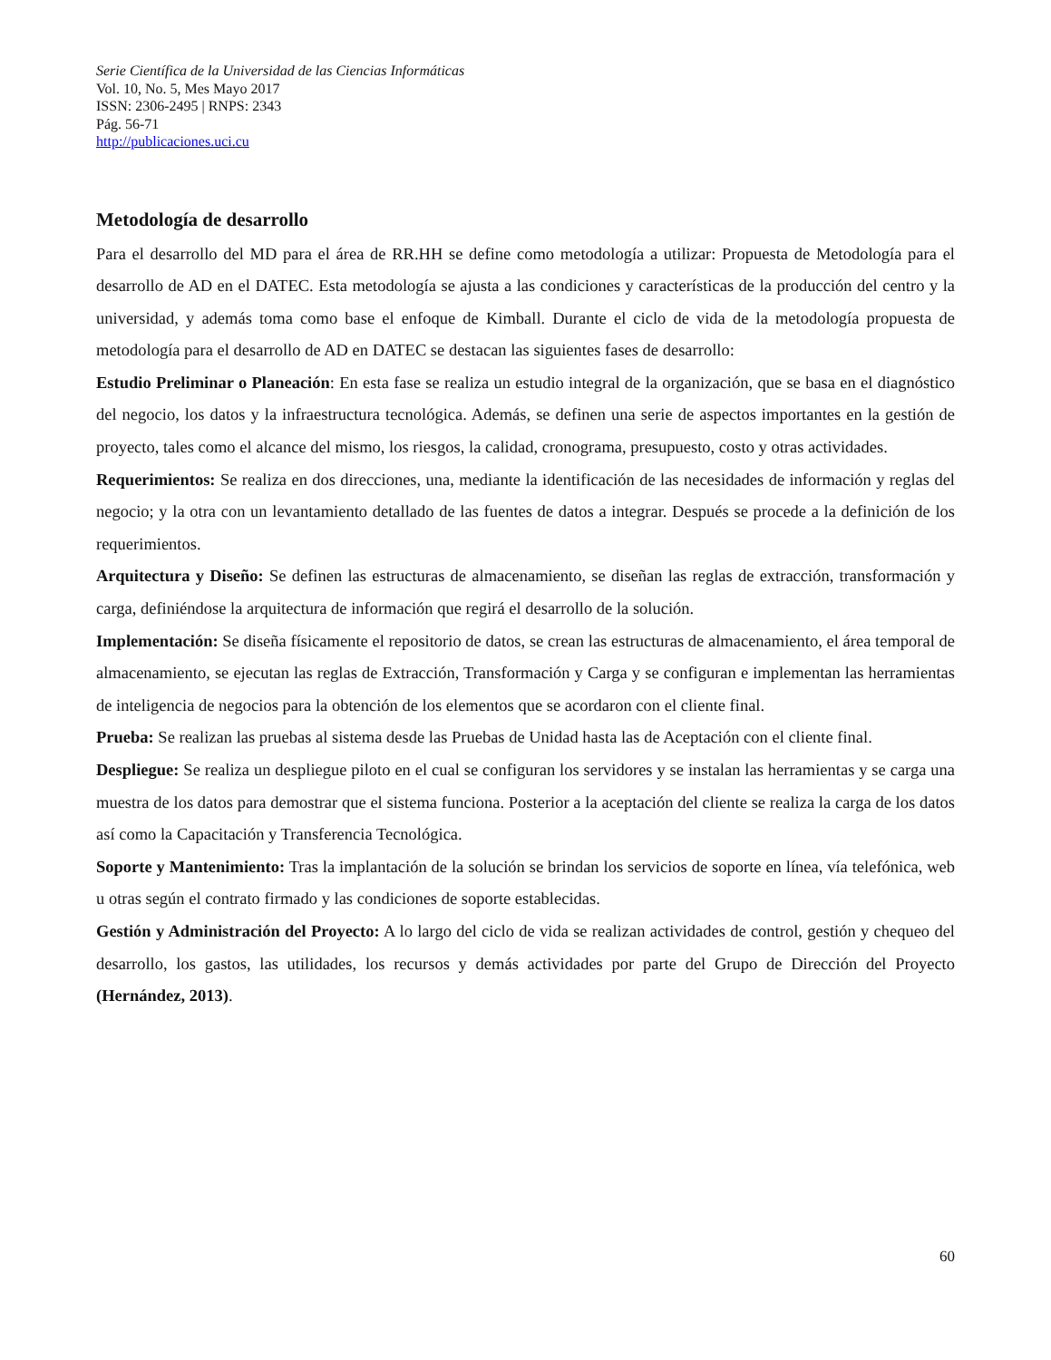Serie Científica de la Universidad de las Ciencias Informáticas
Vol. 10, No. 5, Mes Mayo 2017
ISSN: 2306-2495 | RNPS: 2343
Pág. 56-71
http://publicaciones.uci.cu
Metodología de desarrollo
Para el desarrollo del MD para el área de RR.HH se define como metodología a utilizar: Propuesta de Metodología para el desarrollo de AD en el DATEC. Esta metodología se ajusta a las condiciones y características de la producción del centro y la universidad, y además toma como base el enfoque de Kimball. Durante el ciclo de vida de la metodología propuesta de metodología para el desarrollo de AD en DATEC se destacan las siguientes fases de desarrollo:
Estudio Preliminar o Planeación: En esta fase se realiza un estudio integral de la organización, que se basa en el diagnóstico del negocio, los datos y la infraestructura tecnológica. Además, se definen una serie de aspectos importantes en la gestión de proyecto, tales como el alcance del mismo, los riesgos, la calidad, cronograma, presupuesto, costo y otras actividades.
Requerimientos: Se realiza en dos direcciones, una, mediante la identificación de las necesidades de información y reglas del negocio; y la otra con un levantamiento detallado de las fuentes de datos a integrar. Después se procede a la definición de los requerimientos.
Arquitectura y Diseño: Se definen las estructuras de almacenamiento, se diseñan las reglas de extracción, transformación y carga, definiéndose la arquitectura de información que regirá el desarrollo de la solución.
Implementación: Se diseña físicamente el repositorio de datos, se crean las estructuras de almacenamiento, el área temporal de almacenamiento, se ejecutan las reglas de Extracción, Transformación y Carga y se configuran e implementan las herramientas de inteligencia de negocios para la obtención de los elementos que se acordaron con el cliente final.
Prueba: Se realizan las pruebas al sistema desde las Pruebas de Unidad hasta las de Aceptación con el cliente final.
Despliegue: Se realiza un despliegue piloto en el cual se configuran los servidores y se instalan las herramientas y se carga una muestra de los datos para demostrar que el sistema funciona. Posterior a la aceptación del cliente se realiza la carga de los datos así como la Capacitación y Transferencia Tecnológica.
Soporte y Mantenimiento: Tras la implantación de la solución se brindan los servicios de soporte en línea, vía telefónica, web u otras según el contrato firmado y las condiciones de soporte establecidas.
Gestión y Administración del Proyecto: A lo largo del ciclo de vida se realizan actividades de control, gestión y chequeo del desarrollo, los gastos, las utilidades, los recursos y demás actividades por parte del Grupo de Dirección del Proyecto (Hernández, 2013).
60